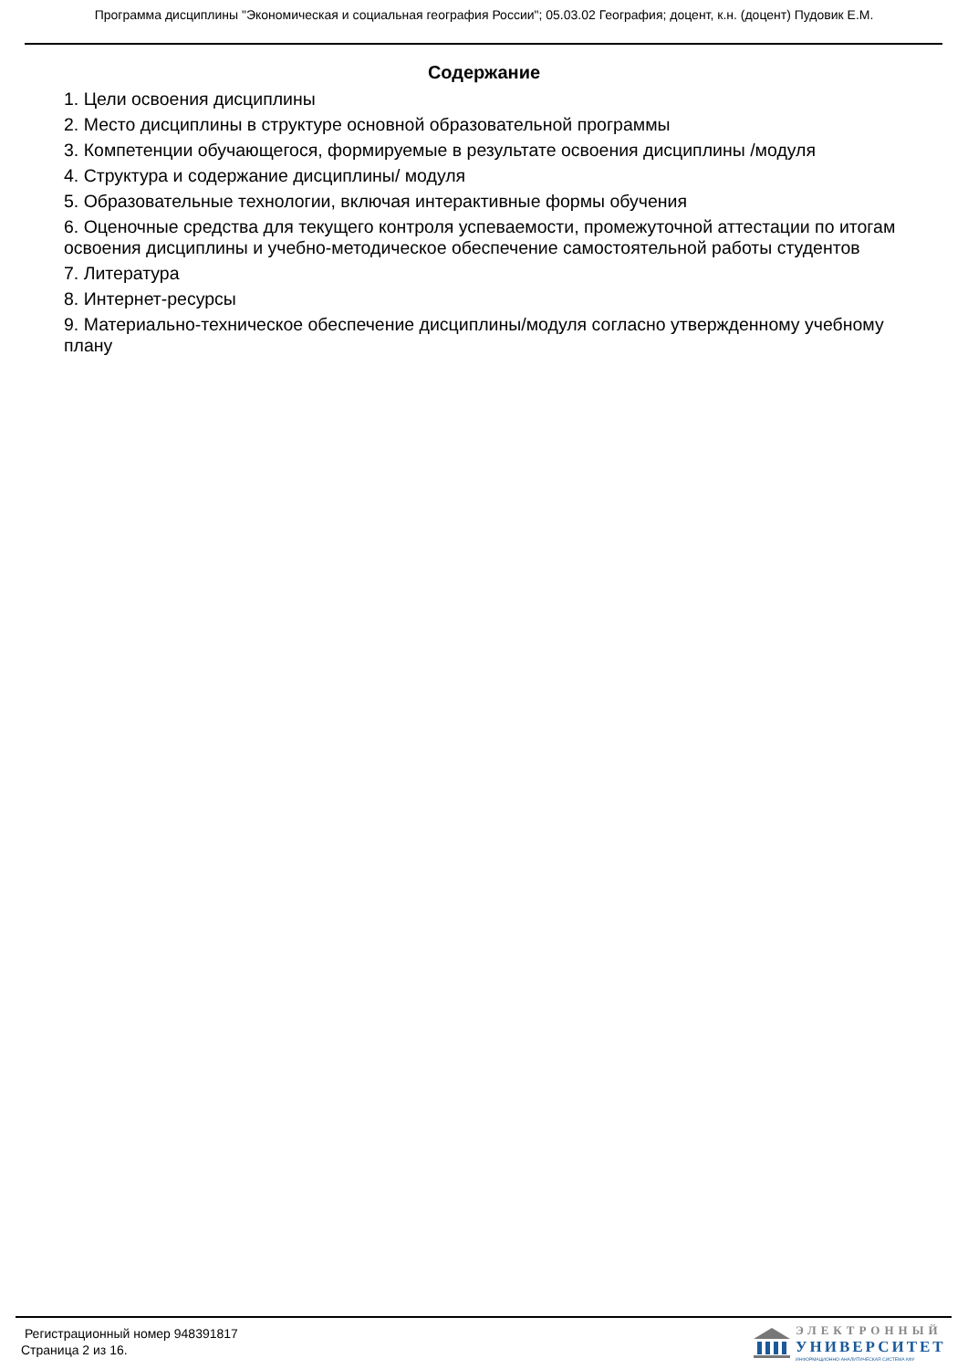Программа дисциплины "Экономическая и социальная география России"; 05.03.02 География; доцент, к.н. (доцент) Пудовик Е.М.
Содержание
1. Цели освоения дисциплины
2. Место дисциплины в структуре основной образовательной программы
3. Компетенции обучающегося, формируемые в результате освоения дисциплины /модуля
4. Структура и содержание дисциплины/ модуля
5. Образовательные технологии, включая интерактивные формы обучения
6. Оценочные средства для текущего контроля успеваемости, промежуточной аттестации по итогам освоения дисциплины и учебно-методическое обеспечение самостоятельной работы студентов
7. Литература
8. Интернет-ресурсы
9. Материально-техническое обеспечение дисциплины/модуля согласно утвержденному учебному плану
Регистрационный номер 948391817
Страница 2 из 16.
ЭЛЕКТРОННЫЙ
УНИВЕРСИТЕТ
ИНФОРМАЦИОННО-АНАЛИТИЧЕСКАЯ СИСТЕМА КФУ